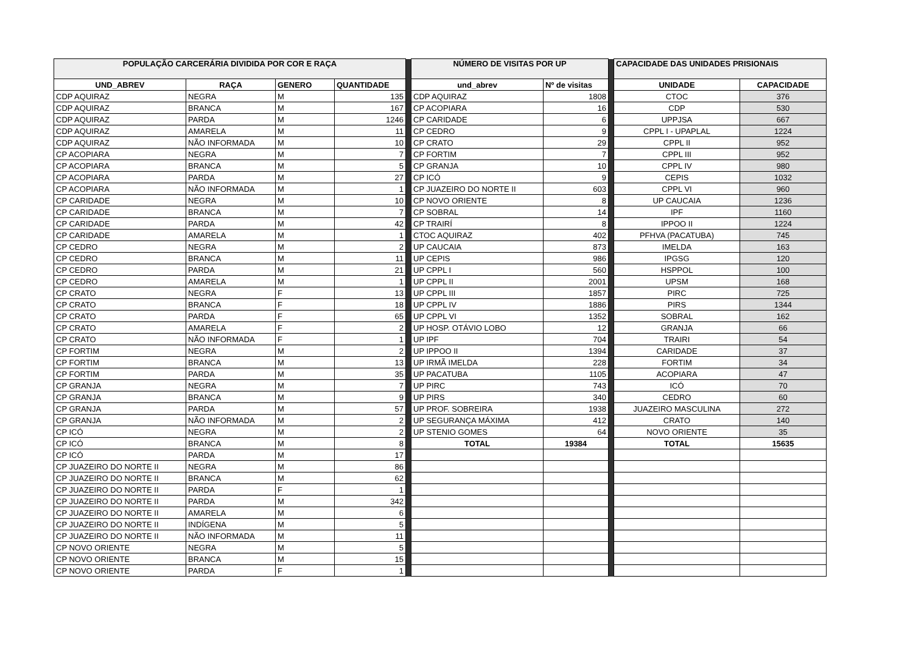| POPULAÇÃO CARCERÁRIA DIVIDIDA POR COR E RAÇA | | | | | NÚMERO DE VISITAS POR UP | | | CAPACIDADE DAS UNIDADES PRISIONAIS | |
| UND_ABREV | RAÇA | GENERO | QUANTIDADE | | und_abrev | Nº de visitas | | UNIDADE | CAPACIDADE |
| CDP AQUIRAZ | NEGRA | M | 135 | | CDP AQUIRAZ | 1808 | | CTOC | 376 |
| CDP AQUIRAZ | BRANCA | M | 167 | | CP ACOPIARA | 16 | | CDP | 530 |
| CDP AQUIRAZ | PARDA | M | 1246 | | CP CARIDADE | 6 | | UPPJSA | 667 |
| CDP AQUIRAZ | AMARELA | M | 11 | | CP CEDRO | 9 | | CPPL I - UPAPLAL | 1224 |
| CDP AQUIRAZ | NÃO INFORMADA | M | 10 | | CP CRATO | 29 | | CPPL II | 952 |
| CP ACOPIARA | NEGRA | M | 7 | | CP FORTIM | 7 | | CPPL III | 952 |
| CP ACOPIARA | BRANCA | M | 5 | | CP GRANJA | 10 | | CPPL IV | 980 |
| CP ACOPIARA | PARDA | M | 27 | | CP ICÓ | 9 | | CEPIS | 1032 |
| CP ACOPIARA | NÃO INFORMADA | M | 1 | | CP JUAZEIRO DO NORTE II | 603 | | CPPL VI | 960 |
| CP CARIDADE | NEGRA | M | 10 | | CP NOVO ORIENTE | 8 | | UP CAUCAIA | 1236 |
| CP CARIDADE | BRANCA | M | 7 | | CP SOBRAL | 14 | | IPF | 1160 |
| CP CARIDADE | PARDA | M | 42 | | CP TRAIRÍ | 8 | | IPPOO II | 1224 |
| CP CARIDADE | AMARELA | M | 1 | | CTOC AQUIRAZ | 402 | | PFHVA (PACATUBA) | 745 |
| CP CEDRO | NEGRA | M | 2 | | UP CAUCAIA | 873 | | IMELDA | 163 |
| CP CEDRO | BRANCA | M | 11 | | UP CEPIS | 986 | | IPGSG | 120 |
| CP CEDRO | PARDA | M | 21 | | UP CPPL I | 560 | | HSPPOL | 100 |
| CP CEDRO | AMARELA | M | 1 | | UP CPPL II | 2001 | | UPSM | 168 |
| CP CRATO | NEGRA | F | 13 | | UP CPPL III | 1857 | | PIRC | 725 |
| CP CRATO | BRANCA | F | 18 | | UP CPPL IV | 1886 | | PIRS | 1344 |
| CP CRATO | PARDA | F | 65 | | UP CPPL VI | 1352 | | SOBRAL | 162 |
| CP CRATO | AMARELA | F | 2 | | UP HOSP. OTÁVIO LOBO | 12 | | GRANJA | 66 |
| CP CRATO | NÃO INFORMADA | F | 1 | | UP IPF | 704 | | TRAIRI | 54 |
| CP FORTIM | NEGRA | M | 2 | | UP IPPOO II | 1394 | | CARIDADE | 37 |
| CP FORTIM | BRANCA | M | 13 | | UP IRMÃ IMELDA | 228 | | FORTIM | 34 |
| CP FORTIM | PARDA | M | 35 | | UP PACATUBA | 1105 | | ACOPIARA | 47 |
| CP GRANJA | NEGRA | M | 7 | | UP PIRC | 743 | | ICÓ | 70 |
| CP GRANJA | BRANCA | M | 9 | | UP PIRS | 340 | | CEDRO | 60 |
| CP GRANJA | PARDA | M | 57 | | UP PROF. SOBREIRA | 1938 | | JUAZEIRO MASCULINA | 272 |
| CP GRANJA | NÃO INFORMADA | M | 2 | | UP SEGURANÇA MÁXIMA | 412 | | CRATO | 140 |
| CP ICÓ | NEGRA | M | 2 | | UP STENIO GOMES | 64 | | NOVO ORIENTE | 35 |
| CP ICÓ | BRANCA | M | 8 | | TOTAL | 19384 | | TOTAL | 15635 |
| CP ICÓ | PARDA | M | 17 | | | | | | |
| CP JUAZEIRO DO NORTE II | NEGRA | M | 86 | | | | | | |
| CP JUAZEIRO DO NORTE II | BRANCA | M | 62 | | | | | | |
| CP JUAZEIRO DO NORTE II | PARDA | F | 1 | | | | | | |
| CP JUAZEIRO DO NORTE II | PARDA | M | 342 | | | | | | |
| CP JUAZEIRO DO NORTE II | AMARELA | M | 6 | | | | | | |
| CP JUAZEIRO DO NORTE II | INDÍGENA | M | 5 | | | | | | |
| CP JUAZEIRO DO NORTE II | NÃO INFORMADA | M | 11 | | | | | | |
| CP NOVO ORIENTE | NEGRA | M | 5 | | | | | | |
| CP NOVO ORIENTE | BRANCA | M | 15 | | | | | | |
| CP NOVO ORIENTE | PARDA | F | 1 | | | | | | |